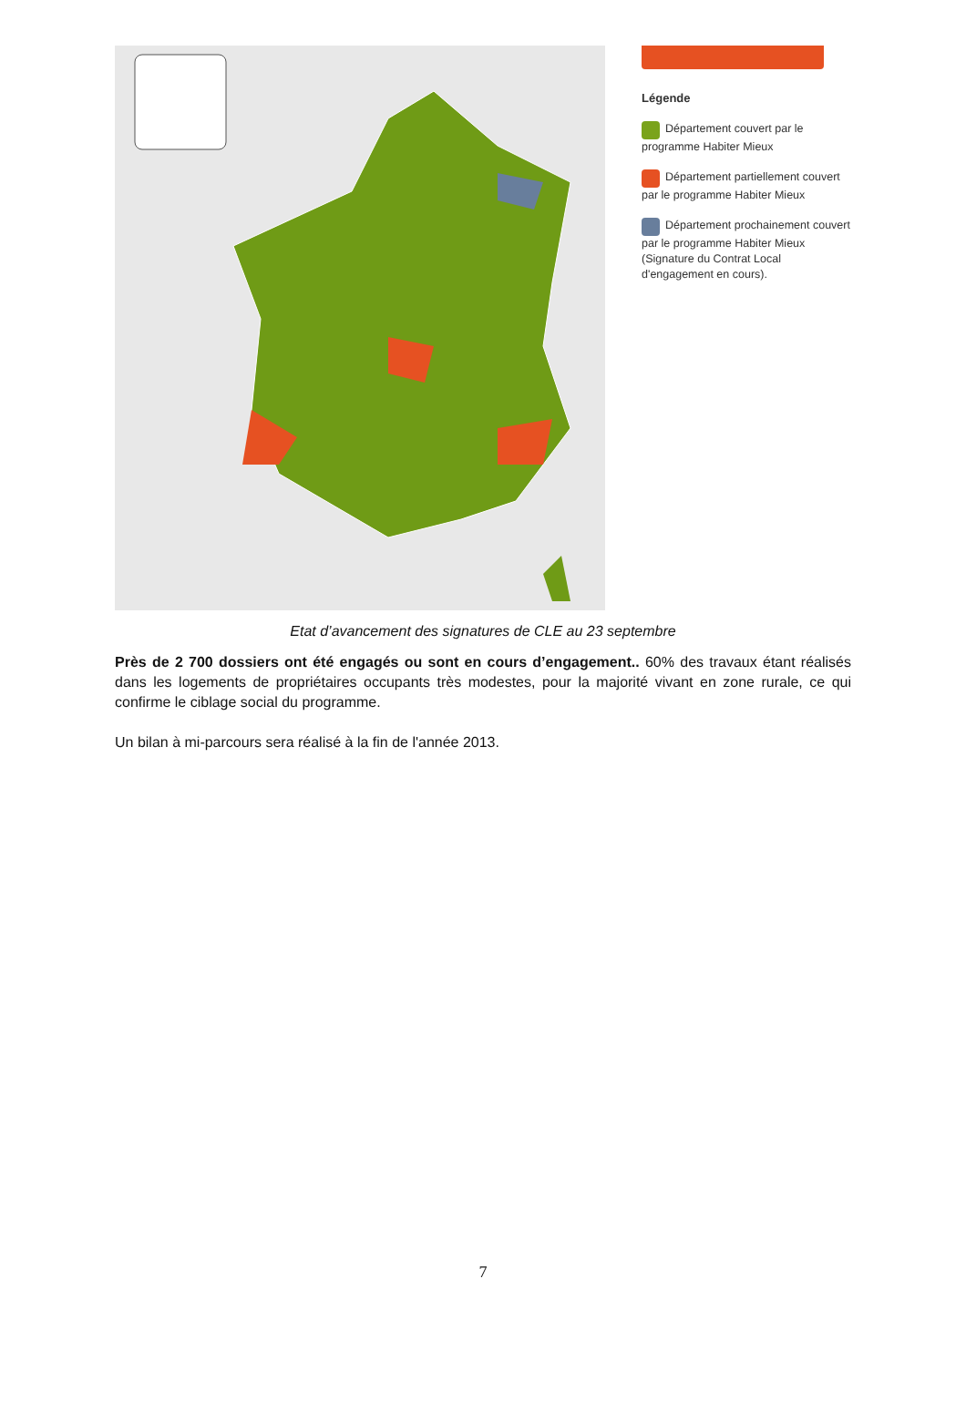Légende
Département couvert par le programme Habiter Mieux
Département partiellement couvert par le programme Habiter Mieux
Département prochainement couvert par le programme Habiter Mieux (Signature du Contrat Local d'engagement en cours).
Etat d’avancement des signatures de CLE au 23 septembre
Près de 2 700 dossiers ont été engagés ou sont en cours d’engagement.. 60% des travaux étant réalisés dans les logements de propriétaires occupants très modestes, pour la majorité vivant en zone rurale, ce qui confirme le ciblage social du programme.
Un bilan à mi-parcours sera réalisé à la fin de l'année 2013.
7